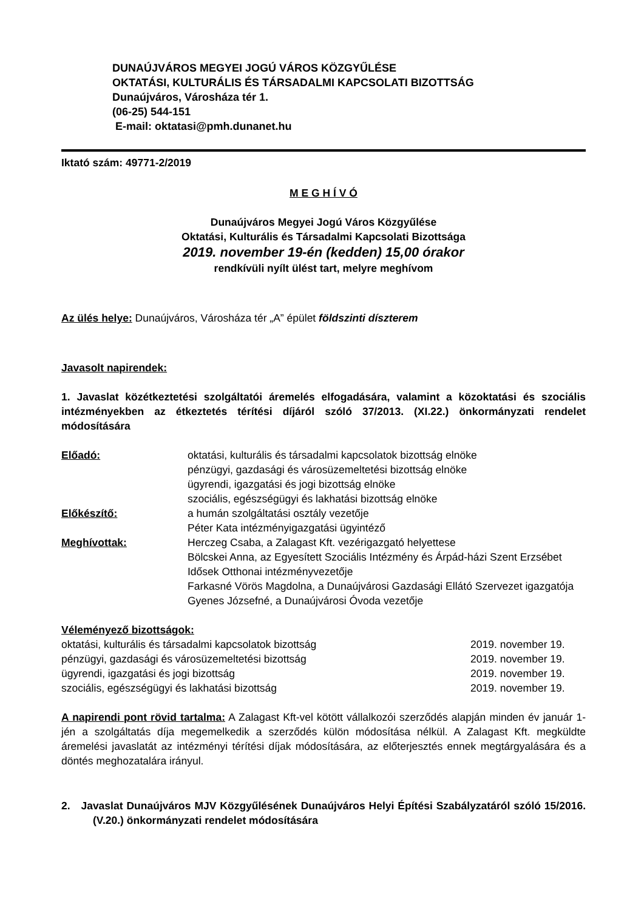DUNAÚJVÁROS MEGYEI JOGÚ VÁROS KÖZGYŰLÉSE
OKTATÁSI, KULTURÁLIS ÉS TÁRSADALMI KAPCSOLATI BIZOTTSÁG
Dunaújváros, Városháza tér 1.
(06-25) 544-151
E-mail: oktatasi@pmh.dunanet.hu
Iktató szám: 49771-2/2019
M E G H Í V Ó
Dunaújváros Megyei Jogú Város Közgyűlése
Oktatási, Kulturális és Társadalmi Kapcsolati Bizottsága
2019. november 19-én (kedden) 15,00 órakor
rendkívüli nyílt ülést tart, melyre meghívom
Az ülés helye: Dunaújváros, Városháza tér „A” épület földszinti díszterem
Javasolt napirendek:
1. Javaslat közétkeztetési szolgáltatói áremelés elfogadására, valamint a közoktatási és szociális intézményekben az étkeztetés térítési díjáról szóló 37/2013. (XI.22.) önkormányzati rendelet módosítására
| Előadó: | oktatási, kulturális és társadalmi kapcsolatok bizottság elnöke pénzügyi, gazdasági és városüzemeltetési bizottság elnöke ügyrendi, igazgatási és jogi bizottság elnöke szociális, egészségügyi és lakhatási bizottság elnöke |
| Előkészítő: | a humán szolgáltatási osztály vezetője Péter Kata intézményigazgatási ügyintéző |
| Meghívottak: | Herczeg Csaba, a Zalagast Kft. vezérigazgató helyettese Bölcskei Anna, az Egyesített Szociális Intézmény és Árpád-házi Szent Erzsébet Idősek Otthonai intézményvezetője Farkasné Vörös Magdolna, a Dunaújvárosi Gazdasági Ellátó Szervezet igazgatója Gyenes Józsefné, a Dunaújvárosi Óvoda vezetője |
Véleményező bizottságok:
| oktatási, kulturális és társadalmi kapcsolatok bizottság | 2019. november 19. |
| pénzügyi, gazdasági és városüzemeltetési bizottság | 2019. november 19. |
| ügyrendi, igazgatási és jogi bizottság | 2019. november 19. |
| szociális, egészségügyi és lakhatási bizottság | 2019. november 19. |
A napirendi pont rövid tartalma: A Zalagast Kft-vel kötött vállalkozói szerződés alapján minden év január 1-jén a szolgáltatás díja megemelkedik a szerződés külön módosítása nélkül. A Zalagast Kft. megküldte áremelési javaslatát az intézményi térítési díjak módosítására, az előterjesztés ennek megtárgyalására és a döntés meghozatalára irányul.
2. Javaslat Dunaújváros MJV Közgyűlésének Dunaújváros Helyi Építési Szabályzatáról szóló 15/2016. (V.20.) önkormányzati rendelet módosítására